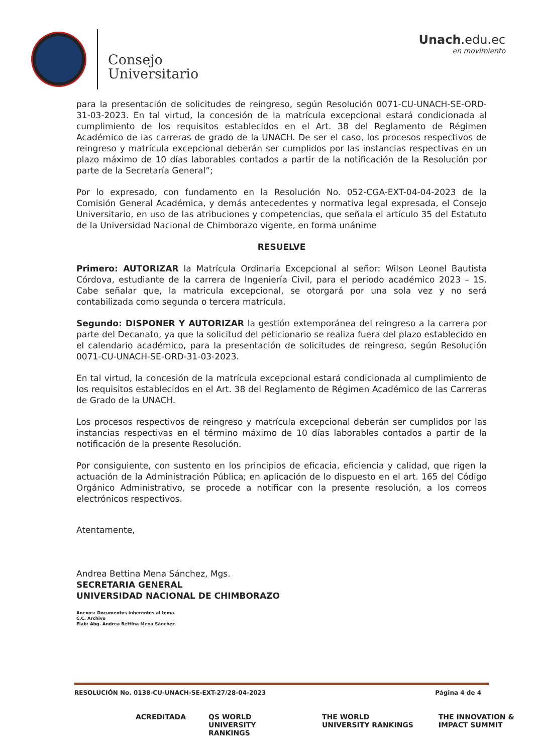Consejo
Universitario
Unach.edu.ec
en movimiento
para la presentación de solicitudes de reingreso, según Resolución 0071-CU-UNACH-SE-ORD-31-03-2023. En tal virtud, la concesión de la matrícula excepcional estará condicionada al cumplimiento de los requisitos establecidos en el Art. 38 del Reglamento de Régimen Académico de las carreras de grado de la UNACH. De ser el caso, los procesos respectivos de reingreso y matrícula excepcional deberán ser cumplidos por las instancias respectivas en un plazo máximo de 10 días laborables contados a partir de la notificación de la Resolución por parte de la Secretaría General”;
Por lo expresado, con fundamento en la Resolución No. 052-CGA-EXT-04-04-2023 de la Comisión General Académica, y demás antecedentes y normativa legal expresada, el Consejo Universitario, en uso de las atribuciones y competencias, que señala el artículo 35 del Estatuto de la Universidad Nacional de Chimborazo vigente, en forma unánime
RESUELVE
Primero: AUTORIZAR la Matrícula Ordinaria Excepcional al señor: Wilson Leonel Bautista Córdova, estudiante de la carrera de Ingeniería Civil, para el periodo académico 2023 – 1S. Cabe señalar que, la matricula excepcional, se otorgará por una sola vez y no será contabilizada como segunda o tercera matrícula.
Segundo: DISPONER Y AUTORIZAR la gestión extemporánea del reingreso a la carrera por parte del Decanato, ya que la solicitud del peticionario se realiza fuera del plazo establecido en el calendario académico, para la presentación de solicitudes de reingreso, según Resolución 0071-CU-UNACH-SE-ORD-31-03-2023.
En tal virtud, la concesión de la matrícula excepcional estará condicionada al cumplimiento de los requisitos establecidos en el Art. 38 del Reglamento de Régimen Académico de las Carreras de Grado de la UNACH.
Los procesos respectivos de reingreso y matrícula excepcional deberán ser cumplidos por las instancias respectivas en el término máximo de 10 días laborables contados a partir de la notificación de la presente Resolución.
Por consiguiente, con sustento en los principios de eficacia, eficiencia y calidad, que rigen la actuación de la Administración Pública; en aplicación de lo dispuesto en el art. 165 del Código Orgánico Administrativo, se procede a notificar con la presente resolución, a los correos electrónicos respectivos.
Atentamente,
Andrea Bettina Mena Sánchez, Mgs.
SECRETARIA GENERAL
UNIVERSIDAD NACIONAL DE CHIMBORAZO
Anexos: Documentos inherentes al tema.
C.C. Archivo
Elab: Abg. Andrea Bettina Mena Sánchez
RESOLUCIÓN No. 0138-CU-UNACH-SE-EXT-27/28-04-2023 Página 4 de 4
ACREDITADA QS WORLD UNIVERSITY RANKINGS THE WORLD UNIVERSITY RANKINGS THE INNOVATION & IMPACT SUMMIT